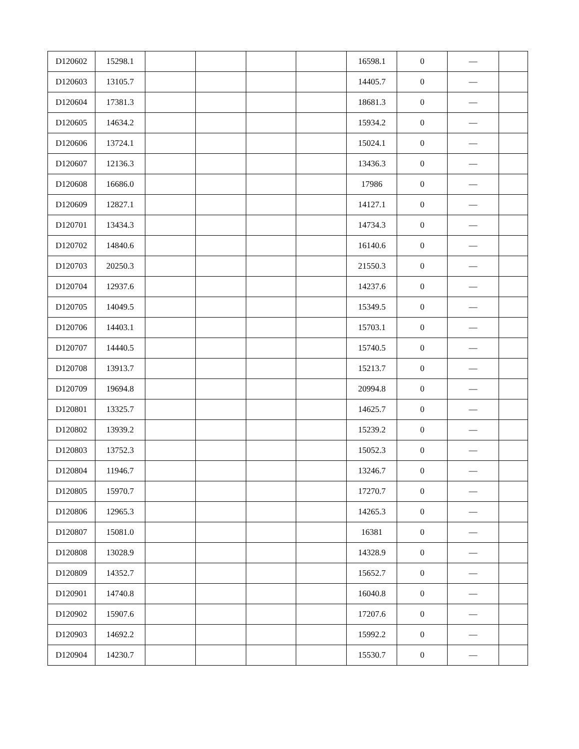| D120602 | 15298.1 | | | | | 16598.1 | 0 | — | |
| D120603 | 13105.7 | | | | | 14405.7 | 0 | — | |
| D120604 | 17381.3 | | | | | 18681.3 | 0 | — | |
| D120605 | 14634.2 | | | | | 15934.2 | 0 | — | |
| D120606 | 13724.1 | | | | | 15024.1 | 0 | — | |
| D120607 | 12136.3 | | | | | 13436.3 | 0 | — | |
| D120608 | 16686.0 | | | | | 17986 | 0 | — | |
| D120609 | 12827.1 | | | | | 14127.1 | 0 | — | |
| D120701 | 13434.3 | | | | | 14734.3 | 0 | — | |
| D120702 | 14840.6 | | | | | 16140.6 | 0 | — | |
| D120703 | 20250.3 | | | | | 21550.3 | 0 | — | |
| D120704 | 12937.6 | | | | | 14237.6 | 0 | — | |
| D120705 | 14049.5 | | | | | 15349.5 | 0 | — | |
| D120706 | 14403.1 | | | | | 15703.1 | 0 | — | |
| D120707 | 14440.5 | | | | | 15740.5 | 0 | — | |
| D120708 | 13913.7 | | | | | 15213.7 | 0 | — | |
| D120709 | 19694.8 | | | | | 20994.8 | 0 | — | |
| D120801 | 13325.7 | | | | | 14625.7 | 0 | — | |
| D120802 | 13939.2 | | | | | 15239.2 | 0 | — | |
| D120803 | 13752.3 | | | | | 15052.3 | 0 | — | |
| D120804 | 11946.7 | | | | | 13246.7 | 0 | — | |
| D120805 | 15970.7 | | | | | 17270.7 | 0 | — | |
| D120806 | 12965.3 | | | | | 14265.3 | 0 | — | |
| D120807 | 15081.0 | | | | | 16381 | 0 | — | |
| D120808 | 13028.9 | | | | | 14328.9 | 0 | — | |
| D120809 | 14352.7 | | | | | 15652.7 | 0 | — | |
| D120901 | 14740.8 | | | | | 16040.8 | 0 | — | |
| D120902 | 15907.6 | | | | | 17207.6 | 0 | — | |
| D120903 | 14692.2 | | | | | 15992.2 | 0 | — | |
| D120904 | 14230.7 | | | | | 15530.7 | 0 | — | |